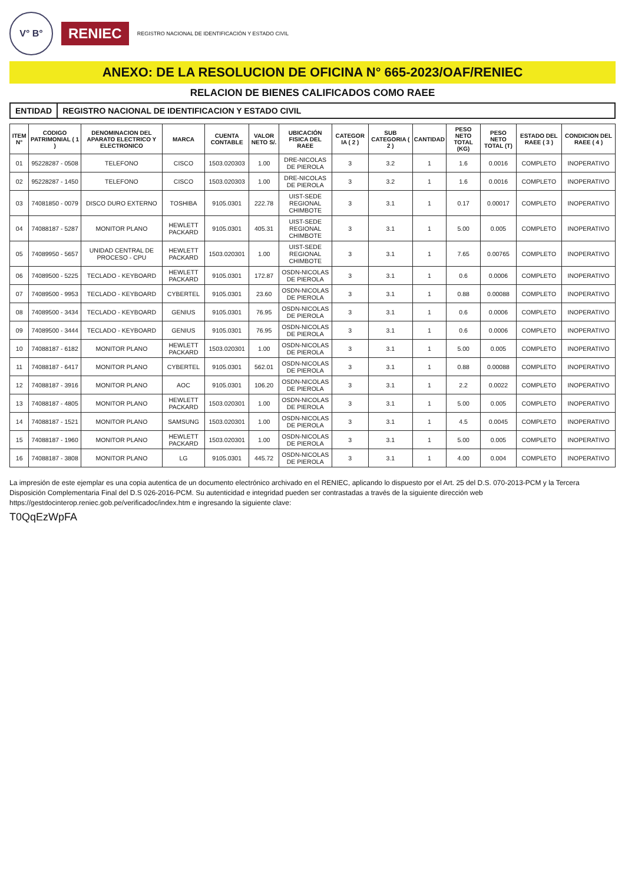V° B°
RENIEC
REGISTRO NACIONAL DE IDENTIFICACIÓN Y ESTADO CIVIL
ANEXO: DE LA RESOLUCION DE OFICINA N° 665-2023/OAF/RENIEC
RELACION DE BIENES CALIFICADOS COMO RAEE
ENTIDAD REGISTRO NACIONAL DE IDENTIFICACION Y ESTADO CIVIL
| ITEM N° | CODIGO PATRIMONIAL ( 1 ) | DENOMINACION DEL APARATO ELECTRICO Y ELECTRONICO | MARCA | CUENTA CONTABLE | VALOR NETO S/. | UBICACIÓN FISICA DEL RAEE | CATEGOR IA ( 2 ) | SUB CATEGORIA ( 2 ) | CANTIDAD | PESO NETO TOTAL (KG) | PESO NETO TOTAL (T) | ESTADO DEL RAEE ( 3 ) | CONDICION DEL RAEE ( 4 ) |
| --- | --- | --- | --- | --- | --- | --- | --- | --- | --- | --- | --- | --- | --- |
| 01 | 95228287 - 0508 | TELEFONO | CISCO | 1503.020303 | 1.00 | DRE-NICOLAS DE PIEROLA | 3 | 3.2 | 1 | 1.6 | 0.0016 | COMPLETO | INOPERATIVO |
| 02 | 95228287 - 1450 | TELEFONO | CISCO | 1503.020303 | 1.00 | DRE-NICOLAS DE PIEROLA | 3 | 3.2 | 1 | 1.6 | 0.0016 | COMPLETO | INOPERATIVO |
| 03 | 74081850 - 0079 | DISCO DURO EXTERNO | TOSHIBA | 9105.0301 | 222.78 | UIST-SEDE REGIONAL CHIMBOTE | 3 | 3.1 | 1 | 0.17 | 0.00017 | COMPLETO | INOPERATIVO |
| 04 | 74088187 - 5287 | MONITOR PLANO | HEWLETT PACKARD | 9105.0301 | 405.31 | UIST-SEDE REGIONAL CHIMBOTE | 3 | 3.1 | 1 | 5.00 | 0.005 | COMPLETO | INOPERATIVO |
| 05 | 74089950 - 5657 | UNIDAD CENTRAL DE PROCESO - CPU | HEWLETT PACKARD | 1503.020301 | 1.00 | UIST-SEDE REGIONAL CHIMBOTE | 3 | 3.1 | 1 | 7.65 | 0.00765 | COMPLETO | INOPERATIVO |
| 06 | 74089500 - 5225 | TECLADO - KEYBOARD | HEWLETT PACKARD | 9105.0301 | 172.87 | OSDN-NICOLAS DE PIEROLA | 3 | 3.1 | 1 | 0.6 | 0.0006 | COMPLETO | INOPERATIVO |
| 07 | 74089500 - 9953 | TECLADO - KEYBOARD | CYBERTEL | 9105.0301 | 23.60 | OSDN-NICOLAS DE PIEROLA | 3 | 3.1 | 1 | 0.88 | 0.00088 | COMPLETO | INOPERATIVO |
| 08 | 74089500 - 3434 | TECLADO - KEYBOARD | GENIUS | 9105.0301 | 76.95 | OSDN-NICOLAS DE PIEROLA | 3 | 3.1 | 1 | 0.6 | 0.0006 | COMPLETO | INOPERATIVO |
| 09 | 74089500 - 3444 | TECLADO - KEYBOARD | GENIUS | 9105.0301 | 76.95 | OSDN-NICOLAS DE PIEROLA | 3 | 3.1 | 1 | 0.6 | 0.0006 | COMPLETO | INOPERATIVO |
| 10 | 74088187 - 6182 | MONITOR PLANO | HEWLETT PACKARD | 1503.020301 | 1.00 | OSDN-NICOLAS DE PIEROLA | 3 | 3.1 | 1 | 5.00 | 0.005 | COMPLETO | INOPERATIVO |
| 11 | 74088187 - 6417 | MONITOR PLANO | CYBERTEL | 9105.0301 | 562.01 | OSDN-NICOLAS DE PIEROLA | 3 | 3.1 | 1 | 0.88 | 0.00088 | COMPLETO | INOPERATIVO |
| 12 | 74088187 - 3916 | MONITOR PLANO | AOC | 9105.0301 | 106.20 | OSDN-NICOLAS DE PIEROLA | 3 | 3.1 | 1 | 2.2 | 0.0022 | COMPLETO | INOPERATIVO |
| 13 | 74088187 - 4805 | MONITOR PLANO | HEWLETT PACKARD | 1503.020301 | 1.00 | OSDN-NICOLAS DE PIEROLA | 3 | 3.1 | 1 | 5.00 | 0.005 | COMPLETO | INOPERATIVO |
| 14 | 74088187 - 1521 | MONITOR PLANO | SAMSUNG | 1503.020301 | 1.00 | OSDN-NICOLAS DE PIEROLA | 3 | 3.1 | 1 | 4.5 | 0.0045 | COMPLETO | INOPERATIVO |
| 15 | 74088187 - 1960 | MONITOR PLANO | HEWLETT PACKARD | 1503.020301 | 1.00 | OSDN-NICOLAS DE PIEROLA | 3 | 3.1 | 1 | 5.00 | 0.005 | COMPLETO | INOPERATIVO |
| 16 | 74088187 - 3808 | MONITOR PLANO | LG | 9105.0301 | 445.72 | OSDN-NICOLAS DE PIEROLA | 3 | 3.1 | 1 | 4.00 | 0.004 | COMPLETO | INOPERATIVO |
La impresión de este ejemplar es una copia autentica de un documento electrónico archivado en el RENIEC, aplicando lo dispuesto por el Art. 25 del D.S. 070-2013-PCM y la Tercera Disposición Complementaria Final del D.S 026-2016-PCM. Su autenticidad e integridad pueden ser contrastadas a través de la siguiente dirección web https://gestdocinterop.reniec.gob.pe/verificadoc/index.htm e ingresando la siguiente clave:
T0QqEzWpFA